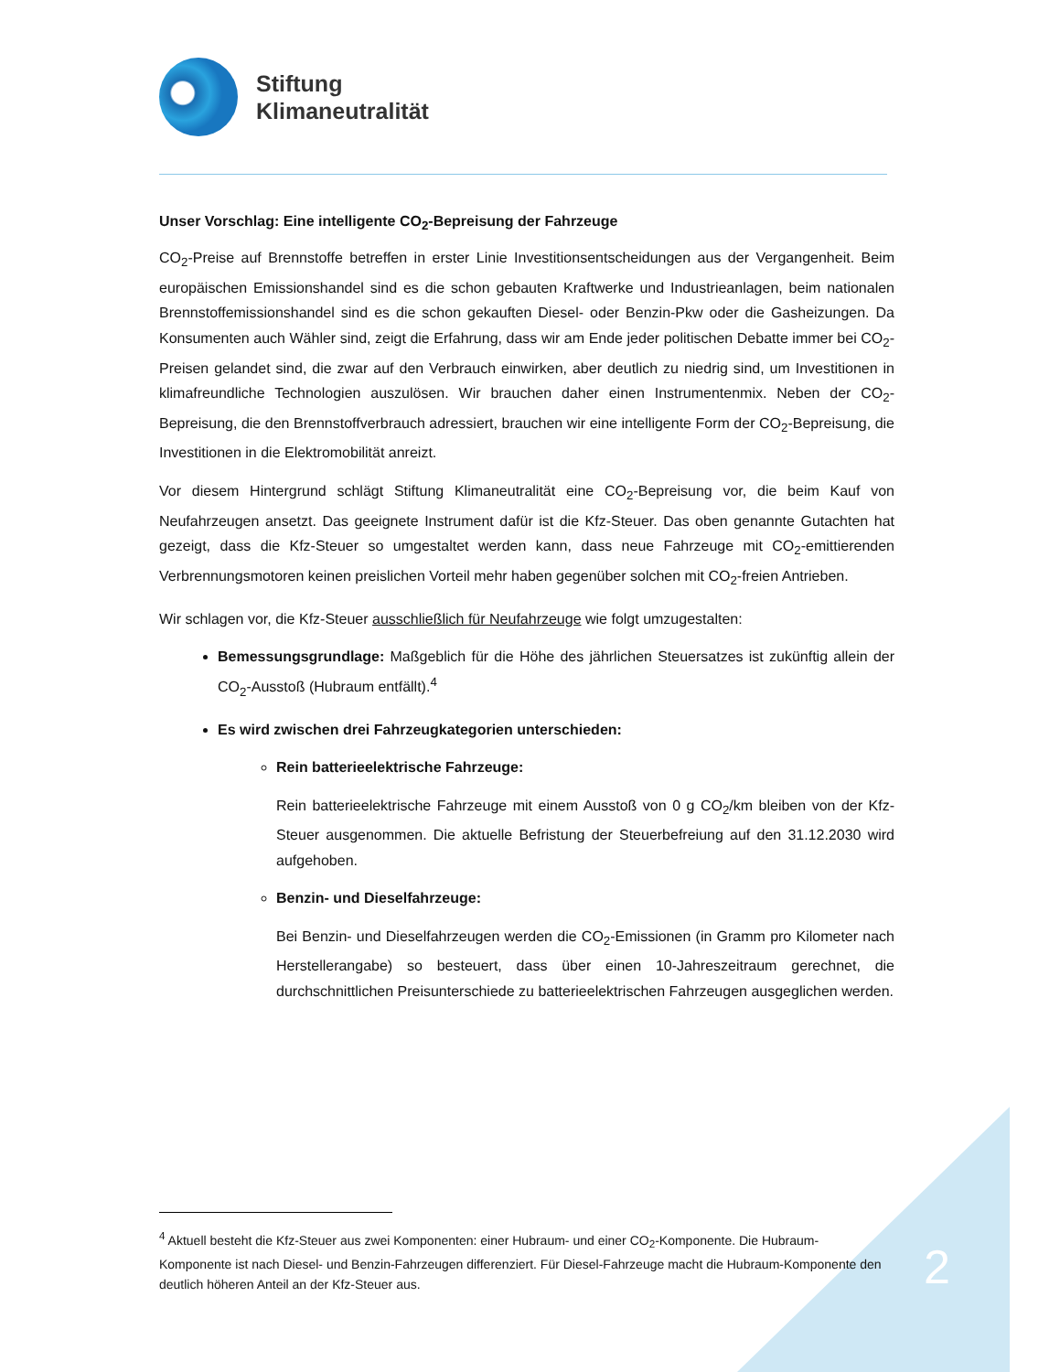Stiftung
Klimaneutralität
Unser Vorschlag: Eine intelligente CO<sub>2</sub>-Bepreisung der Fahrzeuge
CO<sub>2</sub>-Preise auf Brennstoffe betreffen in erster Linie Investitionsentscheidungen aus der Vergangenheit. Beim europäischen Emissionshandel sind es die schon gebauten Kraftwerke und Industrieanlagen, beim nationalen Brennstoffemissionshandel sind es die schon gekauften Diesel- oder Benzin-Pkw oder die Gasheizungen. Da Konsumenten auch Wähler sind, zeigt die Erfahrung, dass wir am Ende jeder politischen Debatte immer bei CO<sub>2</sub>-Preisen gelandet sind, die zwar auf den Verbrauch einwirken, aber deutlich zu niedrig sind, um Investitionen in klimafreundliche Technologien auszulösen. Wir brauchen daher einen Instrumentenmix. Neben der CO<sub>2</sub>-Bepreisung, die den Brennstoffverbrauch adressiert, brauchen wir eine intelligente Form der CO<sub>2</sub>-Bepreisung, die Investitionen in die Elektromobilität anreizt.
Vor diesem Hintergrund schlägt Stiftung Klimaneutralität eine CO<sub>2</sub>-Bepreisung vor, die beim Kauf von Neufahrzeugen ansetzt. Das geeignete Instrument dafür ist die Kfz-Steuer. Das oben genannte Gutachten hat gezeigt, dass die Kfz-Steuer so umgestaltet werden kann, dass neue Fahrzeuge mit CO<sub>2</sub>-emittierenden Verbrennungsmotoren keinen preislichen Vorteil mehr haben gegenüber solchen mit CO<sub>2</sub>-freien Antrieben.
Wir schlagen vor, die Kfz-Steuer ausschließlich für Neufahrzeuge wie folgt umzugestalten:
Bemessungsgrundlage: Maßgeblich für die Höhe des jährlichen Steuersatzes ist zukünftig allein der CO<sub>2</sub>-Ausstoß (Hubraum entfällt).<sup>4</sup>
Es wird zwischen drei Fahrzeugkategorien unterschieden:
Rein batterieelektrische Fahrzeuge:
Rein batterieelektrische Fahrzeuge mit einem Ausstoß von 0 g CO<sub>2</sub>/km bleiben von der Kfz-Steuer ausgenommen. Die aktuelle Befristung der Steuerbefreiung auf den 31.12.2030 wird aufgehoben.
Benzin- und Dieselfahrzeuge:
Bei Benzin- und Dieselfahrzeugen werden die CO<sub>2</sub>-Emissionen (in Gramm pro Kilometer nach Herstellerangabe) so besteuert, dass über einen 10-Jahreszeitraum gerechnet, die durchschnittlichen Preisunterschiede zu batterieelektrischen Fahrzeugen ausgeglichen werden.
<sup>4</sup> Aktuell besteht die Kfz-Steuer aus zwei Komponenten: einer Hubraum- und einer CO<sub>2</sub>-Komponente. Die Hubraum-Komponente ist nach Diesel- und Benzin-Fahrzeugen differenziert. Für Diesel-Fahrzeuge macht die Hubraum-Komponente den deutlich höheren Anteil an der Kfz-Steuer aus.
2